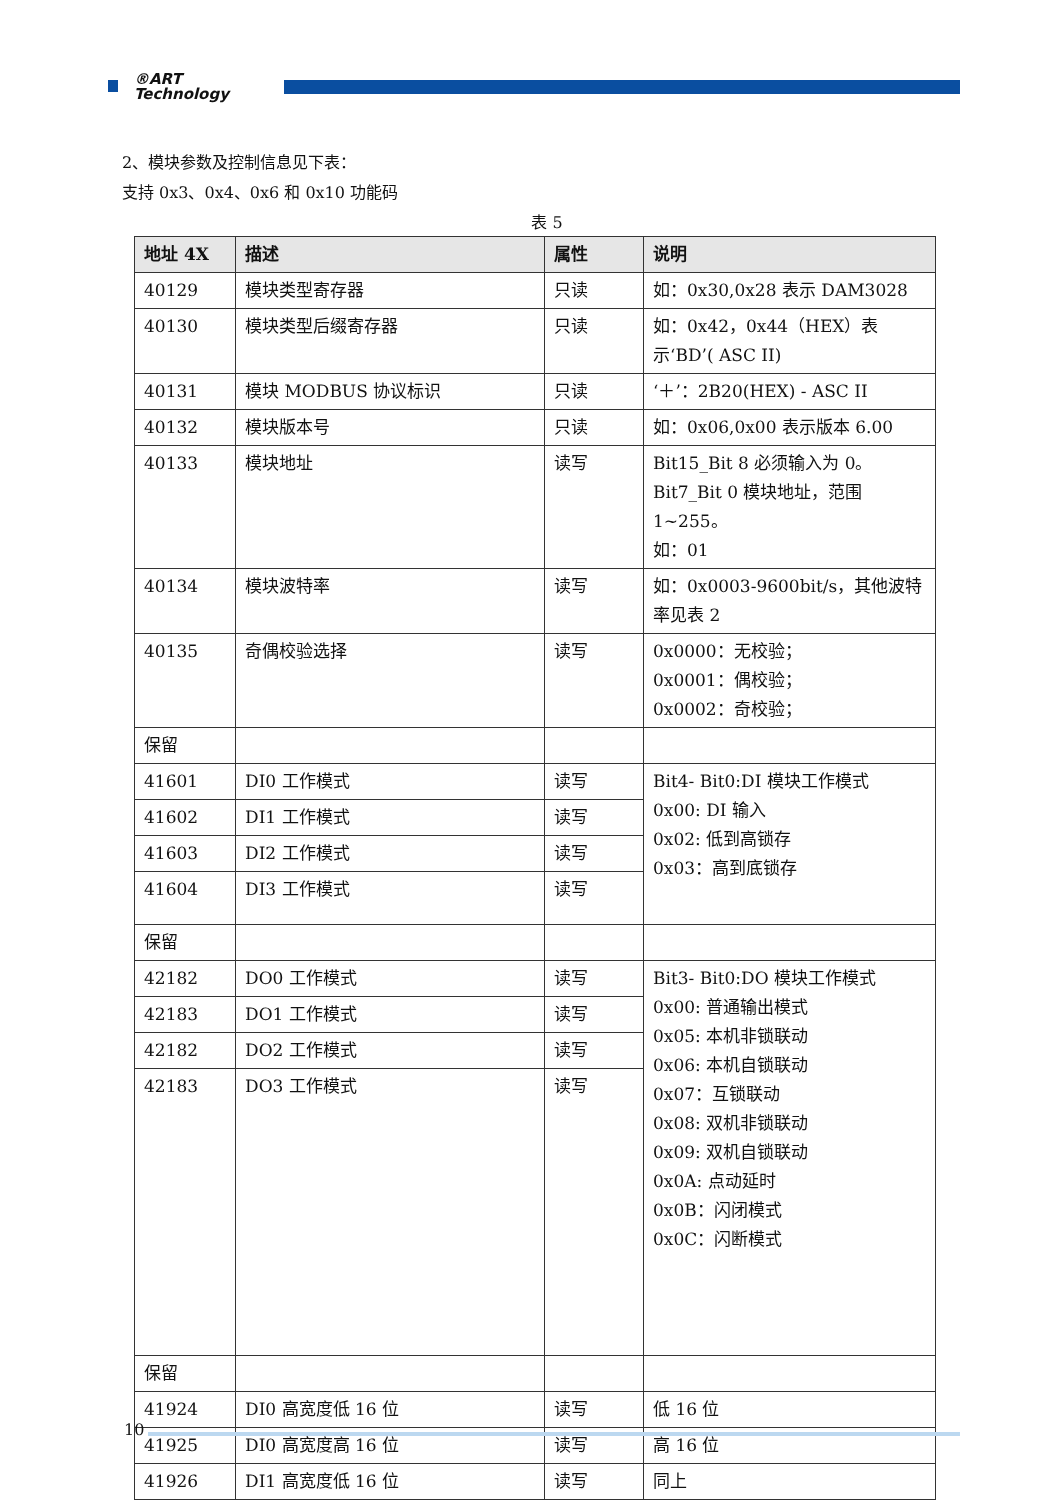®ART
Technology
2、模块参数及控制信息见下表：
支持 0x3、0x4、0x6 和 0x10 功能码
表 5
| 地址 4X | 描述 | 属性 | 说明 |
| --- | --- | --- | --- |
| 40129 | 模块类型寄存器 | 只读 | 如：0x30,0x28 表示 DAM3028 |
| 40130 | 模块类型后缀寄存器 | 只读 | 如：0x42，0x44（HEX）表示‘BD’( ASC II) |
| 40131 | 模块 MODBUS 协议标识 | 只读 | ‘＋’：2B20(HEX) - ASC II |
| 40132 | 模块版本号 | 只读 | 如：0x06,0x00 表示版本 6.00 |
| 40133 | 模块地址 | 读写 | Bit15_Bit 8 必须输入为 0。 Bit7_Bit 0 模块地址，范围 1~255。 如：01 |
| 40134 | 模块波特率 | 读写 | 如：0x0003-9600bit/s，其他波特率见表 2 |
| 40135 | 奇偶校验选择 | 读写 | 0x0000：无校验； 0x0001：偶校验； 0x0002：奇校验； |
| 保留 | | | |
| 41601 | DI0 工作模式 | 读写 | Bit4- Bit0:DI 模块工作模式 0x00: DI 输入 0x02: 低到高锁存 0x03：高到底锁存 |
| 41602 | DI1 工作模式 | 读写 | |
| 41603 | DI2 工作模式 | 读写 | |
| 41604 | DI3 工作模式 | 读写 | |
| 保留 | | | |
| 42182 | DO0 工作模式 | 读写 | Bit3- Bit0:DO 模块工作模式 0x00: 普通输出模式 0x05: 本机非锁联动 0x06: 本机自锁联动 0x07：互锁联动 0x08: 双机非锁联动 0x09: 双机自锁联动 0x0A: 点动延时 0x0B：闪闭模式 0x0C：闪断模式 |
| 42183 | DO1 工作模式 | 读写 | |
| 42182 | DO2 工作模式 | 读写 | |
| 42183 | DO3 工作模式 | 读写 | |
| 保留 | | | |
| 41924 | DI0 高宽度低 16 位 | 读写 | 低 16 位 |
| 41925 | DI0 高宽度高 16 位 | 读写 | 高 16 位 |
| 41926 | DI1 高宽度低 16 位 | 读写 | 同上 |
10